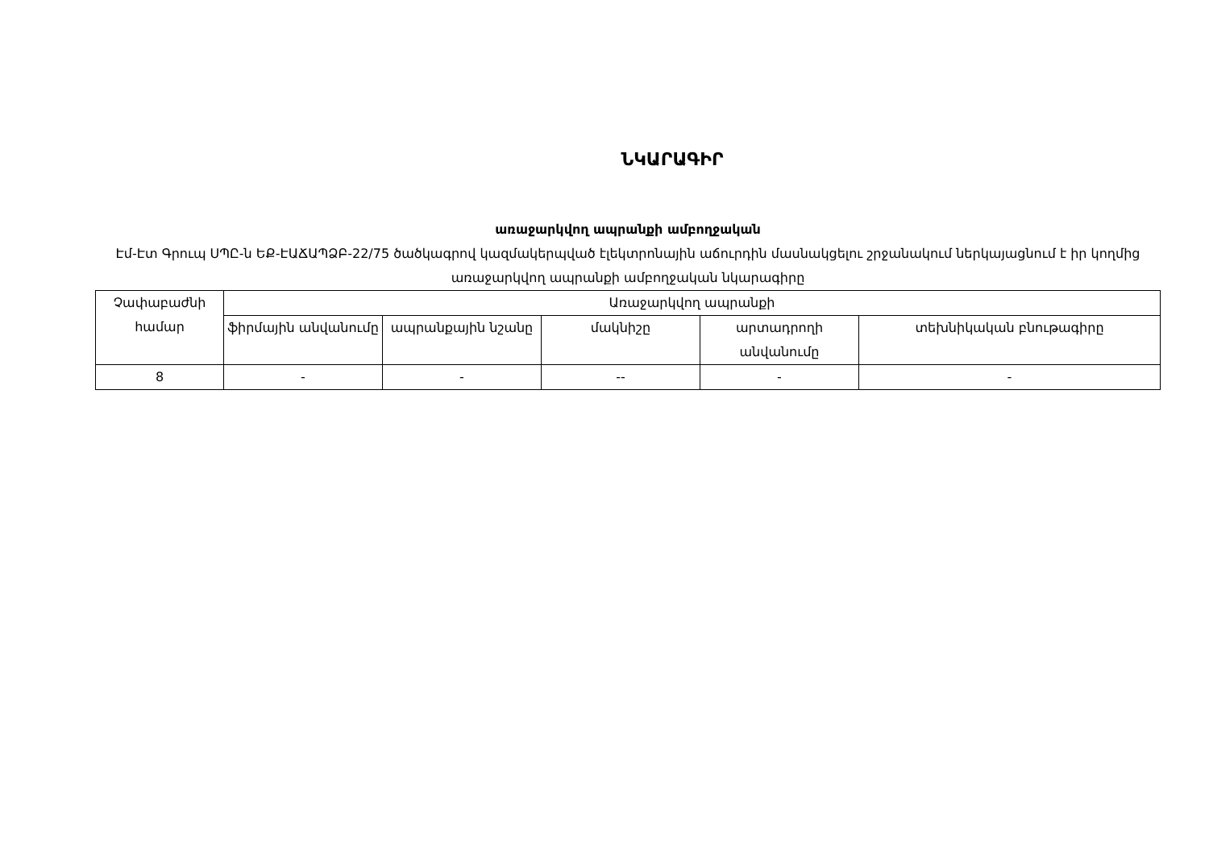ՆԿԱՐԱԳԻՐ
առաջարկվող ապրանքի ամբողջական
Էմ-Էտ Գրուպ ՍՊԸ-ն ԵՔ-ԷԱՃԱՊՁԲ-22/75 ծածկագրով կազմակերպված էլեկտրոնային աճուրդին մասնակցելու շրջանակում ներկայացնում է իր կողմից առաջարկվող ապրանքի ամբողջական նկարագիրը
| Չափաբաժնի համար | Առաջարկվող ապրանքի | | | | |
| --- | --- | --- | --- | --- | --- |
| | ֆիրմային անվանումը | ապրանքային նշանը | մակնիշը | արտադրողի անվանումը | տեխնիկական բնութագիրը |
| 8 | - | - | -- | - | - |